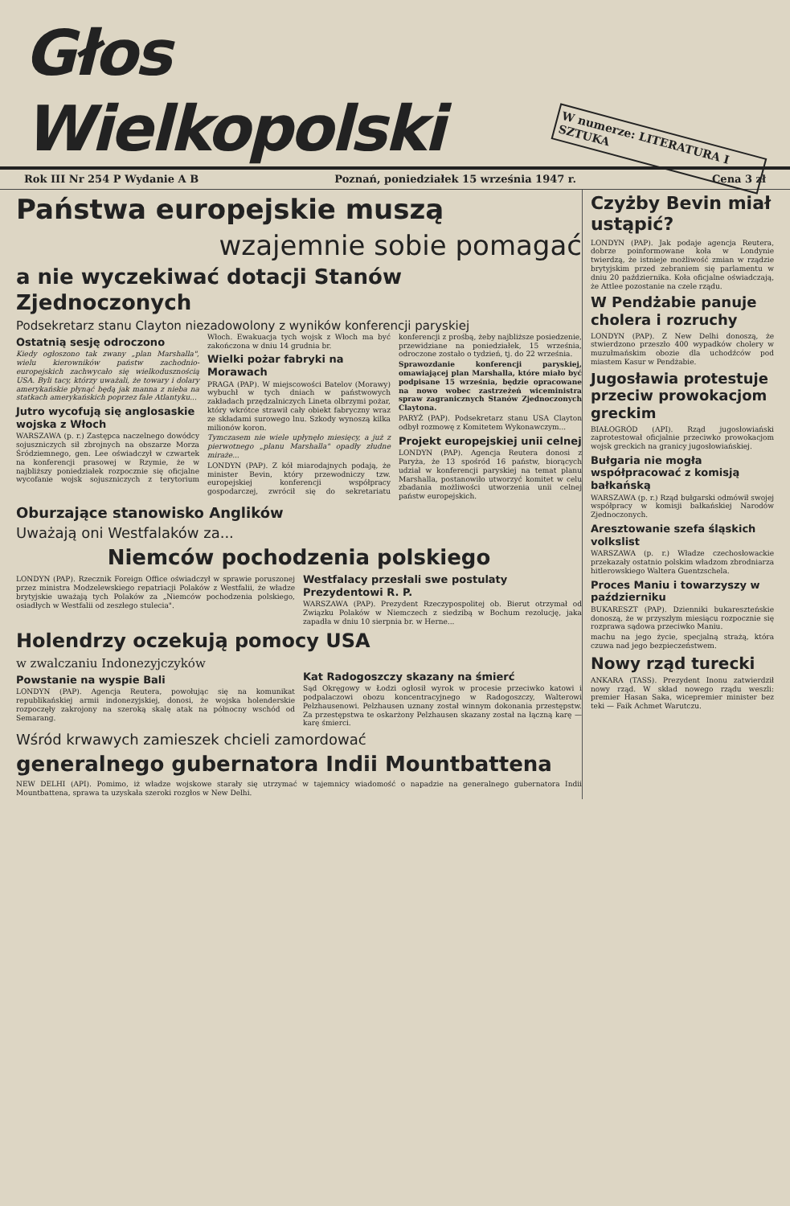Głos Wielkopolski
W numerze: LITERATURA I SZTUKA
Rok III Nr 254 P Wydanie A B Poznań, poniedziałek 15 września 1947 r. Cena 3 zł
Państwa europejskie muszą
wzajemnie sobie pomagać
a nie wyczekiwać dotacji Stanów Zjednoczonych
Podsekretarz stanu Clayton niezadowolony z wyników konferencji paryskiej
Ostatnią sesję odroczono
Kiedy ogłoszono tak zwany „plan Marshalla", wielu kierowników państw zachodnio-europejskich zachwycało się wielkodusznością USA. Byli tacy, którzy uważali, że towary i dolary amerykańskie płynąć będą jak manna z nieba na statkach amerykańskich poprzez fale Atlantyku...
Jutro wycofują się anglosaskie wojska z Włoch
WARSZAWA (p. r.) Zastępca naczelnego dowódcy sojuszniczych sił zbrojnych na obszarze Morza Śródziemnego, gen. Lee oświadczył w czwartek na konferencji prasowej w Rzymie, że w najbliższy poniedziałek rozpocznie się oficjalne wycofanie wojsk sojuszniczych z terytorium Włoch. Ewakuacja tych wojsk z Włoch ma być zakończona w dniu 14 grudnia br.
Wielki pożar fabryki na Morawach
PRAGA (PAP). W miejscowości Batelov (Morawy) wybuchł w tych dniach w państwowych zakładach przędzalniczych Lineta olbrzymi pożar, który wkrótce strawił cały obiekt fabryczny wraz ze składami surowego lnu. Szkody wynoszą kilka milionów koron.
Tymczasem nie wiele upłynęło miesięcy, a już z pierwotnego „planu Marshalla" opadły złudne miraże...
LONDYN (PAP). Z kół miarodajnych podają, że minister Bevin, który przewodniczy tzw. europejskiej konferencji współpracy gospodarczej, zwrócił się do sekretariatu konferencji z prośbą, żeby najbliższe posiedzenie, przewidziane na poniedziałek, 15 września, odroczone zostało o tydzień, tj. do 22 września.
Sprawozdanie konferencji paryskiej, omawiającej plan Marshalla, które miało być podpisane 15 września, będzie opracowane na nowo wobec zastrzeżeń wiceministra spraw zagranicznych Stanów Zjednoczonych Claytona.
PARYŻ (PAP). Podsekretarz stanu USA Clayton odbył rozmowę z Komitetem Wykonawczym...
Projekt europejskiej unii celnej
LONDYN (PAP). Agencja Reutera donosi z Paryża, że 13 spośród 16 państw, biorących udział w konferencji paryskiej na temat planu Marshalla, postanowiło utworzyć komitet w celu zbadania możliwości utworzenia unii celnej państw europejskich.
Oburzające stanowisko Anglików
Uważają oni Westfalaków za...
Niemców pochodzenia polskiego
LONDYN (PAP). Rzecznik Foreign Office oświadczył w sprawie poruszonej przez ministra Modzelewskiego repatriacji Polaków z Westfalii, że władze brytyjskie uważają tych Polaków za „Niemców pochodzenia polskiego, osiadłych w Westfalii od zeszłego stulecia".
Westfalacy przesłali swe postulaty Prezydentowi R. P.
WARSZAWA (PAP). Prezydent Rzeczypospolitej ob. Bierut otrzymał od Związku Polaków w Niemczech z siedzibą w Bochum rezolucję, jaka zapadła w dniu 10 sierpnia br. w Herne...
Holendrzy oczekują pomocy USA
w zwalczaniu Indonezyjczyków
Powstanie na wyspie Bali
LONDYN (PAP). Agencja Reutera, powołując się na komunikat republikańskiej armii indonezyjskiej, donosi, że wojska holenderskie rozpoczęły zakrojony na szeroką skalę atak na północny wschód od Semarang.
Kat Radogoszczy skazany na śmierć
Sąd Okręgowy w Łodzi ogłosił wyrok w procesie przeciwko katowi i podpalaczowi obozu koncentracyjnego w Radogoszczy, Walterowi Pelzhausenowi. Pelzhausen uznany został winnym dokonania przestępstw. Za przestępstwa te oskarżony Pelzhausen skazany został na łączną karę — karę śmierci.
Wśród krwawych zamieszek chcieli zamordować
generalnego gubernatora Indii Mountbattena
NEW DELHI (API). Pomimo, iż władze wojskowe starały się utrzymać w tajemnicy wiadomość o napadzie na generalnego gubernatora Indii Mountbattena, sprawa ta uzyskała szeroki rozgłos w New Delhi.
Czyżby Bevin miał ustąpić?
LONDYN (PAP). Jak podaje agencja Reutera, dobrze poinformowane koła w Londynie twierdzą, że istnieje możliwość zmian w rządzie brytyjskim przed zebraniem się parlamentu w dniu 20 października. Koła oficjalne oświadczają, że Attlee pozostanie na czele rządu.
W Pendżabie panuje cholera i rozruchy
LONDYN (PAP). Z New Delhi donoszą, że stwierdzono przeszło 400 wypadków cholery w muzułmańskim obozie dla uchodźców pod miastem Kasur w Pendżabie.
Jugosławia protestuje przeciw prowokacjom greckim
BIAŁOGRÓD (API). Rząd jugosłowiański zaprotestował oficjalnie przeciwko prowokacjom wojsk greckich na granicy jugosłowiańskiej.
Bułgaria nie mogła współpracować z komisją bałkańską
WARSZAWA (p. r.) Rząd bułgarski odmówił swojej współpracy w komisji bałkańskiej Narodów Zjednoczonych.
Aresztowanie szefa śląskich volkslist
WARSZAWA (p. r.) Władze czechosłowackie przekazały ostatnio polskim władzom zbrodniarza hitlerowskiego Waltera Guentzschela.
Proces Maniu i towarzyszy w październiku
BUKARESZT (PAP). Dzienniki bukareszteńskie donoszą, że w przyszłym miesiącu rozpocznie się rozprawa sądowa przeciwko Maniu.
machu na jego życie, specjalną strażą, która czuwa nad jego bezpieczeństwem.
Nowy rząd turecki
ANKARA (TASS). Prezydent Inonu zatwierdził nowy rząd. W skład nowego rządu weszli: premier Hasan Saka, wicepremier minister bez teki — Faik Achmet Warutczu.